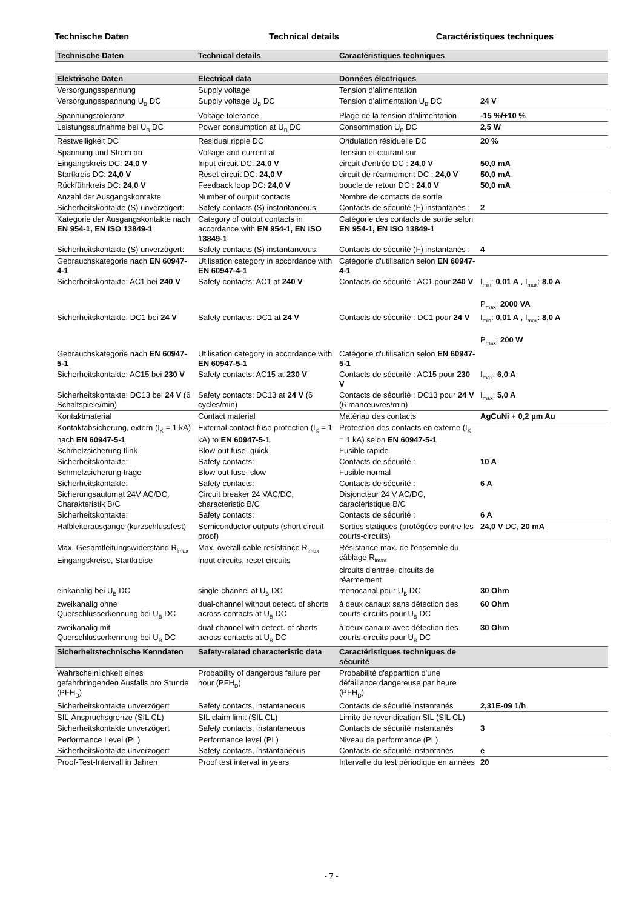Technische Daten Technical details Caractéristiques techniques
| Technische Daten | Technical details | Caractéristiques techniques | |
| Elektrische Daten | Electrical data | Données électriques | |
| Versorgungsspannung | Supply voltage | Tension d'alimentation | |
| Versorgungsspannung U<sub>B</sub> DC | Supply voltage U<sub>B</sub> DC | Tension d'alimentation U<sub>B</sub> DC | 24 V |
| Spannungstoleranz | Voltage tolerance | Plage de la tension d'alimentation | -15 %/+10 % |
| Leistungsaufnahme bei U<sub>B</sub> DC | Power consumption at U<sub>B</sub> DC | Consommation U<sub>B</sub> DC | 2,5 W |
| Restwelligkeit DC | Residual ripple DC | Ondulation résiduelle DC | 20 % |
| Spannung und Strom an | Voltage and current at | Tension et courant sur | |
| Eingangskreis DC: 24,0 V | Input circuit DC: 24,0 V | circuit d'entrée DC : 24,0 V | 50,0 mA |
| Startkreis DC: 24,0 V | Reset circuit DC: 24,0 V | circuit de réarmement DC : 24,0 V | 50,0 mA |
| Rückführkreis DC: 24,0 V | Feedback loop DC: 24,0 V | boucle de retour DC : 24,0 V | 50,0 mA |
| Anzahl der Ausgangskontakte | Number of output contacts | Nombre de contacts de sortie | |
| Sicherheitskontakte (S) unverzögert: | Safety contacts (S) instantaneous: | Contacts de sécurité (F) instantanés : | 2 |
| Kategorie der Ausgangskontakte nach EN 954-1, EN ISO 13849-1 | Category of output contacts in accordance with EN 954-1, EN ISO 13849-1 | Catégorie des contacts de sortie selon EN 954-1, EN ISO 13849-1 | |
| Sicherheitskontakte (S) unverzögert: | Safety contacts (S) instantaneous: | Contacts de sécurité (F) instantanés : | 4 |
| Gebrauchskategorie nach EN 60947-4-1 | Utilisation category in accordance with EN 60947-4-1 | Catégorie d'utilisation selon EN 60947-4-1 | |
| Sicherheitskontakte: AC1 bei 240 V | Safety contacts: AC1 at 240 V | Contacts de sécurité : AC1 pour 240 V | I<sub>min</sub>: 0,01 A , I<sub>max</sub>: 8,0 A P<sub>max</sub>: 2000 VA |
| Sicherheitskontakte: DC1 bei 24 V | Safety contacts: DC1 at 24 V | Contacts de sécurité : DC1 pour 24 V | I<sub>min</sub>: 0,01 A , I<sub>max</sub>: 8,0 A P<sub>max</sub>: 200 W |
| Gebrauchskategorie nach EN 60947-5-1 | Utilisation category in accordance with EN 60947-5-1 | Catégorie d'utilisation selon EN 60947-5-1 | |
| Sicherheitskontakte: AC15 bei 230 V | Safety contacts: AC15 at 230 V | Contacts de sécurité : AC15 pour 230 V | I<sub>max</sub>: 6,0 A |
| Sicherheitskontakte: DC13 bei 24 V (6 Schaltspiele/min) | Safety contacts: DC13 at 24 V (6 cycles/min) | Contacts de sécurité : DC13 pour 24 V (6 manœuvres/min) | I<sub>max</sub>: 5,0 A |
| Kontaktmaterial | Contact material | Matériau des contacts | AgCuNi + 0,2 µm Au |
| Kontaktabsicherung, extern (I<sub>K</sub> = 1 kA) nach EN 60947-5-1 | External contact fuse protection (I<sub>K</sub> = 1 kA) to EN 60947-5-1 | Protection des contacts en externe (I<sub>K</sub> = 1 kA) selon EN 60947-5-1 | |
| Schmelzsicherung flink | Blow-out fuse, quick | Fusible rapide | |
| Sicherheitskontakte: | Safety contacts: | Contacts de sécurité : | 10 A |
| Schmelzsicherung träge | Blow-out fuse, slow | Fusible normal | |
| Sicherheitskontakte: | Safety contacts: | Contacts de sécurité : | 6 A |
| Sicherungsautomat 24V AC/DC, Charakteristik B/C | Circuit breaker 24 VAC/DC, characteristic B/C | Disjoncteur 24 V AC/DC, caractéristique B/C | |
| Sicherheitskontakte: | Safety contacts: | Contacts de sécurité : | 6 A |
| Halbleiterausgänge (kurzschlussfest) | Semiconductor outputs (short circuit proof) | Sorties statiques (protégées contre les courts-circuits) | 24,0 V DC, 20 mA |
| Max. Gesamtleitungswiderstand R<sub>lmax</sub> Eingangskreise, Startkreise | Max. overall cable resistance R<sub>lmax</sub> input circuits, reset circuits | Résistance max. de l'ensemble du câblage R<sub>lmax</sub> circuits d'entrée, circuits de réarmement | |
| einkanalig bei U<sub>B</sub> DC | single-channel at U<sub>B</sub> DC | monocanal pour U<sub>B</sub> DC | 30 Ohm |
| zweikanalig ohne Querschlusserkennung bei U<sub>B</sub> DC | dual-channel without detect. of shorts across contacts at U<sub>B</sub> DC | à deux canaux sans détection des courts-circuits pour U<sub>B</sub> DC | 60 Ohm |
| zweikanalig mit Querschlusserkennung bei U<sub>B</sub> DC | dual-channel with detect. of shorts across contacts at U<sub>B</sub> DC | à deux canaux avec détection des courts-circuits pour U<sub>B</sub> DC | 30 Ohm |
| Sicherheitstechnische Kenndaten | Safety-related characteristic data | Caractéristiques techniques de sécurité | |
| Wahrscheinlichkeit eines gefahrbringenden Ausfalls pro Stunde (PFH<sub>D</sub>) | Probability of dangerous failure per hour (PFH<sub>D</sub>) | Probabilité d'apparition d'une défaillance dangereuse par heure (PFH<sub>D</sub>) | |
| Sicherheitskontakte unverzögert | Safety contacts, instantaneous | Contacts de sécurité instantanés | 2,31E-09 1/h |
| SIL-Anspruchsgrenze (SIL CL) | SIL claim limit (SIL CL) | Limite de revendication SIL (SIL CL) | |
| Sicherheitskontakte unverzögert | Safety contacts, instantaneous | Contacts de sécurité instantanés | 3 |
| Performance Level (PL) | Performance level (PL) | Niveau de performance (PL) | |
| Sicherheitskontakte unverzögert | Safety contacts, instantaneous | Contacts de sécurité instantanés | e |
| Proof-Test-Intervall in Jahren | Proof test interval in years | Intervalle du test périodique en années | 20 |
- 7 -